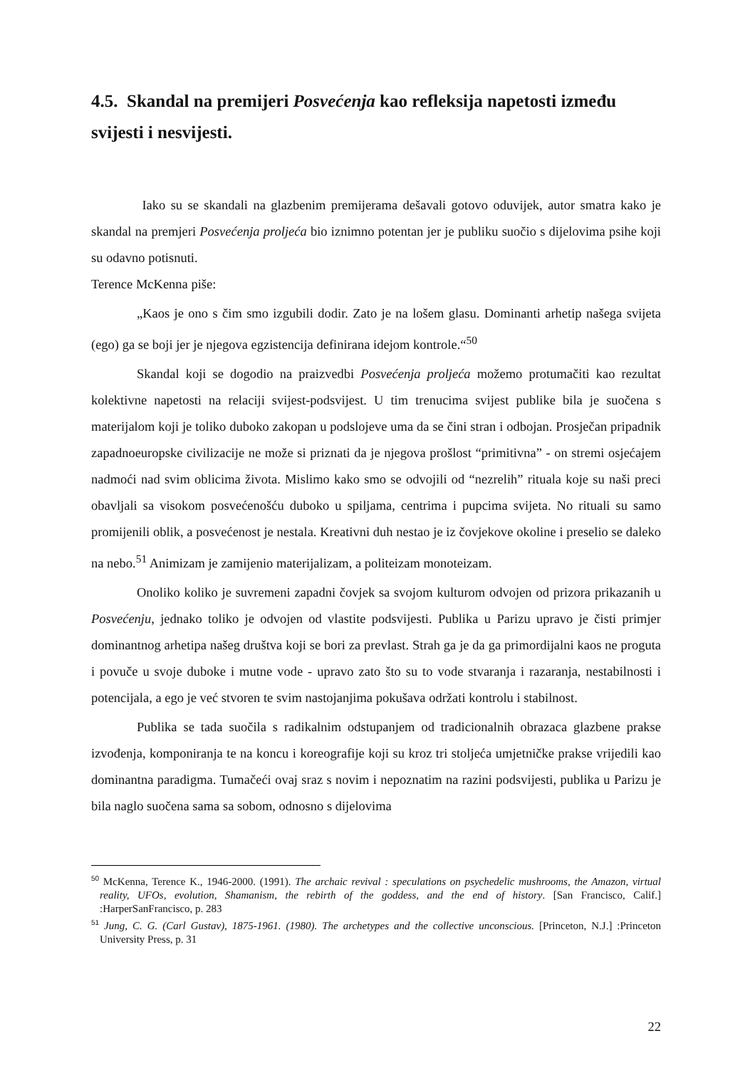4.5. Skandal na premijeri Posvećenja kao refleksija napetosti između svijesti i nesvijesti.
Iako su se skandali na glazbenim premijerama dešavali gotovo oduvijek, autor smatra kako je skandal na premjeri Posvećenja proljeća bio iznimno potentan jer je publiku suočio s dijelovima psihe koji su odavno potisnuti.
Terence McKenna piše:
„Kaos je ono s čim smo izgubili dodir. Zato je na lošem glasu. Dominanti arhetip našega svijeta (ego) ga se boji jer je njegova egzistencija definirana idejom kontrole.“<sup>50</sup>
Skandal koji se dogodio na praizvedbi Posvećenja proljeća možemo protumačiti kao rezultat kolektivne napetosti na relaciji svijest-podsvijest. U tim trenucima svijest publike bila je suočena s materijalom koji je toliko duboko zakopan u podslojeve uma da se čini stran i odbojan. Prosječan pripadnik zapadnoeuropske civilizacije ne može si priznati da je njegova prošlost “primitivna” - on stremi osjećajem nadmoći nad svim oblicima života. Mislimo kako smo se odvojili od “nezrelih” rituala koje su naši preci obavljali sa visokom posvećenošću duboko u spiljama, centrima i pupcima svijeta. No rituali su samo promijenili oblik, a posvećenost je nestala. Kreativni duh nestao je iz čovjekove okoline i preselio se daleko na nebo.<sup>51</sup> Animizam je zamijenio materijalizam, a politeizam monoteizam.
Onoliko koliko je suvremeni zapadni čovjek sa svojom kulturom odvojen od prizora prikazanih u Posvećenju, jednako toliko je odvojen od vlastite podsvijesti. Publika u Parizu upravo je čisti primjer dominantnog arhetipa našeg društva koji se bori za prevlast. Strah ga je da ga primordijalni kaos ne proguta i povuče u svoje duboke i mutne vode - upravo zato što su to vode stvaranja i razaranja, nestabilnosti i potencijala, a ego je već stvoren te svim nastojanjima pokušava održati kontrolu i stabilnost.
Publika se tada suočila s radikalnim odstupanjem od tradicionalnih obrazaca glazbene prakse izvođenja, komponiranja te na koncu i koreografije koji su kroz tri stoljeća umjetničke prakse vrijedili kao dominantna paradigma. Tumačeći ovaj sraz s novim i nepoznatim na razini podsvijesti, publika u Parizu je bila naglo suočena sama sa sobom, odnosno s dijelovima
<sup>50</sup> McKenna, Terence K., 1946-2000. (1991). The archaic revival : speculations on psychedelic mushrooms, the Amazon, virtual reality, UFOs, evolution, Shamanism, the rebirth of the goddess, and the end of history. [San Francisco, Calif.] :HarperSanFrancisco, p. 283
<sup>51</sup> Jung, C. G. (Carl Gustav), 1875-1961. (1980). The archetypes and the collective unconscious. [Princeton, N.J.] :Princeton University Press, p. 31
22